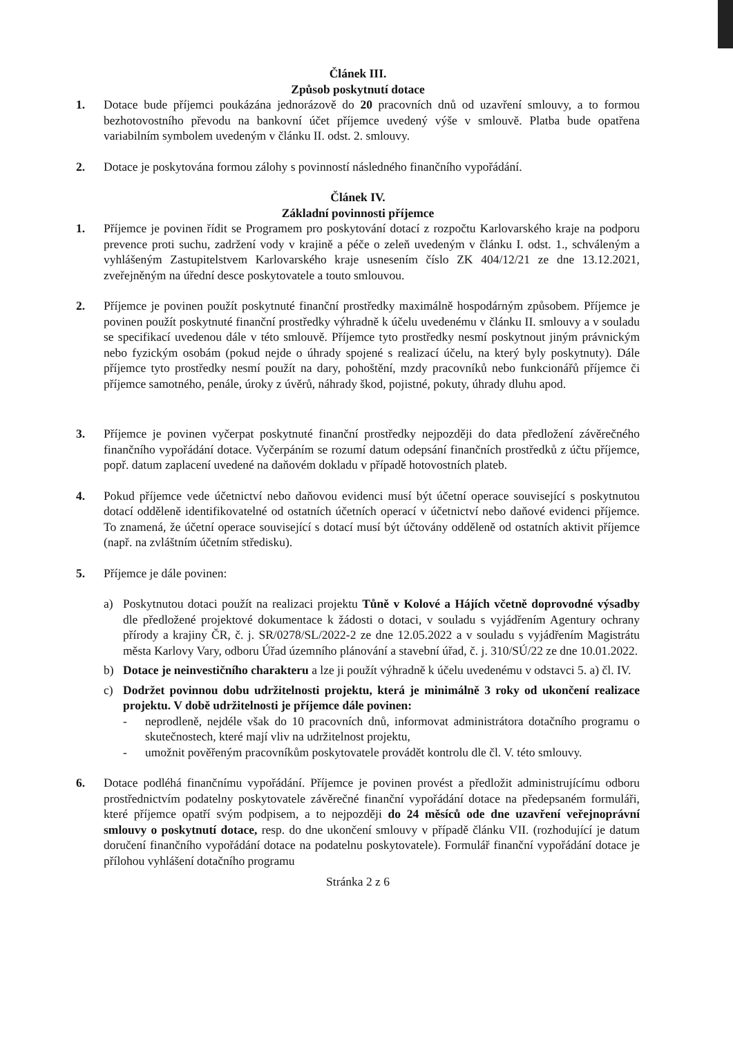Článek III.
Způsob poskytnutí dotace
1. Dotace bude příjemci poukázána jednorázově do 20 pracovních dnů od uzavření smlouvy, a to formou bezhotovostního převodu na bankovní účet příjemce uvedený výše v smlouvě. Platba bude opatřena variabilním symbolem uvedeným v článku II. odst. 2. smlouvy.
2. Dotace je poskytována formou zálohy s povinností následného finančního vypořádání.
Článek IV.
Základní povinnosti příjemce
1. Příjemce je povinen řídit se Programem pro poskytování dotací z rozpočtu Karlovarského kraje na podporu prevence proti suchu, zadržení vody v krajině a péče o zeleň uvedeným v článku I. odst. 1., schváleným a vyhlášeným Zastupitelstvem Karlovarského kraje usnesením číslo ZK 404/12/21 ze dne 13.12.2021, zveřejněným na úřední desce poskytovatele a touto smlouvou.
2. Příjemce je povinen použít poskytnuté finanční prostředky maximálně hospodárným způsobem. Příjemce je povinen použít poskytnuté finanční prostředky výhradně k účelu uvedenému v článku II. smlouvy a v souladu se specifikací uvedenou dále v této smlouvě. Příjemce tyto prostředky nesmí poskytnout jiným právnickým nebo fyzickým osobám (pokud nejde o úhrady spojené s realizací účelu, na který byly poskytnuty). Dále příjemce tyto prostředky nesmí použít na dary, pohoštění, mzdy pracovníků nebo funkcionářů příjemce či příjemce samotného, penále, úroky z úvěrů, náhrady škod, pojistné, pokuty, úhrady dluhu apod.
3. Příjemce je povinen vyčerpat poskytnuté finanční prostředky nejpozději do data předložení závěrečného finančního vypořádání dotace. Vyčerpáním se rozumí datum odepsání finančních prostředků z účtu příjemce, popř. datum zaplacení uvedené na daňovém dokladu v případě hotovostních plateb.
4. Pokud příjemce vede účetnictví nebo daňovou evidenci musí být účetní operace související s poskytnutou dotací odděleně identifikovatelné od ostatních účetních operací v účetnictví nebo daňové evidenci příjemce. To znamená, že účetní operace související s dotací musí být účtovány odděleně od ostatních aktivit příjemce (např. na zvláštním účetním středisku).
5. Příjemce je dále povinen:
a) Poskytnutou dotaci použít na realizaci projektu Tůně v Kolové a Hájích včetně doprovodné výsadby dle předložené projektové dokumentace k žádosti o dotaci, v souladu s vyjádřením Agentury ochrany přírody a krajiny ČR, č. j. SR/0278/SL/2022-2 ze dne 12.05.2022 a v souladu s vyjádřením Magistrátu města Karlovy Vary, odboru Úřad územního plánování a stavební úřad, č. j. 310/SÚ/22 ze dne 10.01.2022.
b) Dotace je neinvestičního charakteru a lze ji použít výhradně k účelu uvedenému v odstavci 5. a) čl. IV.
c) Dodržet povinnou dobu udržitelnosti projektu, která je minimálně 3 roky od ukončení realizace projektu. V době udržitelnosti je příjemce dále povinen:
- neprodleně, nejdéle však do 10 pracovních dnů, informovat administrátora dotačního programu o skutečnostech, které mají vliv na udržitelnost projektu,
- umožnit pověřeným pracovníkům poskytovatele provádět kontrolu dle čl. V. této smlouvy.
6. Dotace podléhá finančnímu vypořádání. Příjemce je povinen provést a předložit administrujícímu odboru prostřednictvím podatelny poskytovatele závěrečné finanční vypořádání dotace na předepsaném formuláři, které příjemce opatří svým podpisem, a to nejpozději do 24 měsíců ode dne uzavření veřejnoprávní smlouvy o poskytnutí dotace, resp. do dne ukončení smlouvy v případě článku VII. (rozhodující je datum doručení finančního vypořádání dotace na podatelnu poskytovatele). Formulář finanční vypořádání dotace je přílohou vyhlášení dotačního programu
Stránka 2 z 6